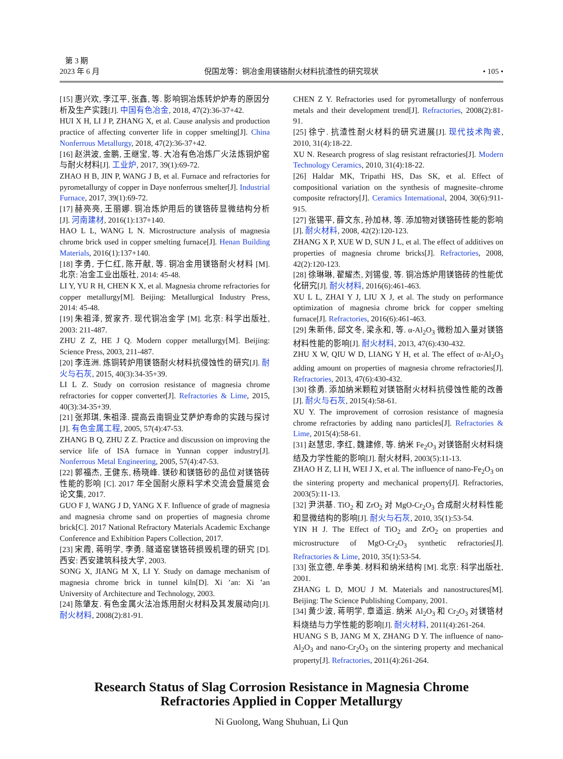第 3 期
2023 年 6 月
倪国龙等：铜冶金用镁铬耐火材料抗渣性的研究现状
• 105 •
[15] 惠兴欢, 李江平, 张鑫, 等. 影响铜冶炼转炉炉寿的原因分析及生产实践[J]. 中国有色冶金, 2018, 47(2):36-37+42.
HUI X H, LI J P, ZHANG X, et al. Cause analysis and production practice of affecting converter life in copper smelting[J]. China Nonferrous Metallurgy, 2018, 47(2):36-37+42.
[16] 赵洪波, 金鹏, 王继宝, 等. 大冶有色冶炼厂火法炼铜炉窑与耐火材料[J]. 工业炉, 2017, 39(1):69-72.
ZHAO H B, JIN P, WANG J B, et al. Furnace and refractories for pyrometallurgy of copper in Daye nonferrous smelter[J]. Industrial Furnace, 2017, 39(1):69-72.
[17] 赫亮亮, 王丽娜. 铜冶炼炉用后的镁铬砖显微结构分析[J]. 河南建材, 2016(1):137+140.
HAO L L, WANG L N. Microstructure analysis of magnesia chrome brick used in copper smelting furnace[J]. Henan Building Materials, 2016(1):137+140.
[18] 李勇, 于仁红, 陈开献, 等. 铜冶金用镁铬耐火材料 [M]. 北京: 冶金工业出版社, 2014: 45-48.
LI Y, YU R H, CHEN K X, et al. Magnesia chrome refractories for copper metallurgy[M]. Beijing: Metallurgical Industry Press, 2014: 45-48.
[19] 朱祖泽, 贺家齐. 现代铜冶金学 [M]. 北京: 科学出版社, 2003: 211-487.
ZHU Z Z, HE J Q. Modern copper metallurgy[M]. Beijing: Science Press, 2003, 211-487.
[20] 李连洲. 炼铜转炉用镁铬耐火材料抗侵蚀性的研究[J]. 耐火与石灰, 2015, 40(3):34-35+39.
LI L Z. Study on corrosion resistance of magnesia chrome refractories for copper converter[J]. Refractories & Lime, 2015, 40(3):34-35+39.
[21] 张邦琪, 朱祖泽. 提高云南铜业艾萨炉寿命的实践与探讨[J]. 有色金属工程, 2005, 57(4):47-53.
ZHANG B Q, ZHU Z Z. Practice and discussion on improving the service life of ISA furnace in Yunnan copper industry[J]. Nonferrous Metal Engineering, 2005, 57(4):47-53.
[22] 郭福杰, 王健东, 杨晓峰. 镁砂和镁铬砂的品位对镁铬砖性能的影响 [C]. 2017 年全国耐火原料学术交流会暨展览会论文集, 2017.
GUO F J, WANG J D, YANG X F. Influence of grade of magnesia and magnesia chrome sand on properties of magnesia chrome brick[C]. 2017 National Refractory Materials Academic Exchange Conference and Exhibition Papers Collection, 2017.
[23] 宋霞, 蒋明学, 李勇. 隧道窑镁铬砖损毁机理的研究 [D]. 西安: 西安建筑科技大学, 2003.
SONG X, JIANG M X, LI Y. Study on damage mechanism of magnesia chrome brick in tunnel kiln[D]. Xi ’an: Xi ’an University of Architecture and Technology, 2003.
[24] 陈肇友. 有色金属火法冶炼用耐火材料及其发展动向[J]. 耐火材料, 2008(2):81-91.
CHEN Z Y. Refractories used for pyrometallurgy of nonferrous metals and their development trend[J]. Refractories, 2008(2):81-91.
[25] 徐宁. 抗渣性耐火材料的研究进展[J]. 现代技术陶瓷, 2010, 31(4):18-22.
XU N. Research progress of slag resistant refractories[J]. Modern Technology Ceramics, 2010, 31(4):18-22.
[26] Haldar MK, Tripathi HS, Das SK, et al. Effect of compositional variation on the synthesis of magnesite–chrome composite refractory[J]. Ceramics International, 2004, 30(6):911-915.
[27] 张锡平, 薛文东, 孙加林, 等. 添加物对镁铬砖性能的影响[J]. 耐火材料, 2008, 42(2):120-123.
ZHANG X P, XUE W D, SUN J L, et al. The effect of additives on properties of magnesia chrome bricks[J]. Refractories, 2008, 42(2):120-123.
[28] 徐琳琳, 翟耀杰, 刘锡俊, 等. 铜冶炼炉用镁铬砖的性能优化研究[J]. 耐火材料, 2016(6):461-463.
XU L L, ZHAI Y J, LIU X J, et al. The study on performance optimization of magnesia chrome brick for copper smelting furnace[J]. Refractories, 2016(6):461-463.
[29] 朱新伟, 邱文冬, 梁永和, 等. α-Al<sub>2</sub>O<sub>3</sub> 微粉加入量对镁铬材料性能的影响[J]. 耐火材料, 2013, 47(6):430-432.
ZHU X W, QIU W D, LIANG Y H, et al. The effect of α-Al<sub>2</sub>O<sub>3</sub> adding amount on properties of magnesia chrome refractories[J]. Refractories, 2013, 47(6):430-432.
[30] 徐勇. 添加纳米颗粒对镁铬耐火材料抗侵蚀性能的改善[J]. 耐火与石灰, 2015(4):58-61.
XU Y. The improvement of corrosion resistance of magnesia chrome refractories by adding nano particles[J]. Refractories & Lime, 2015(4):58-61.
[31] 赵慧忠, 李红, 魏建修, 等. 纳米 Fe<sub>2</sub>O<sub>3</sub> 对镁铬耐火材料烧结及力学性能的影响[J]. 耐火材料, 2003(5):11-13.
ZHAO H Z, LI H, WEI J X, et al. The influence of nano-Fe<sub>2</sub>O<sub>3</sub> on the sintering property and mechanical property[J]. Refractories, 2003(5):11-13.
[32] 尹洪基. TiO<sub>2</sub> 和 ZrO<sub>2</sub> 对 MgO-Cr<sub>2</sub>O<sub>3</sub> 合成耐火材料性能和显微结构的影响[J]. 耐火与石灰, 2010, 35(1):53-54.
YIN H J. The Effect of TiO<sub>2</sub> and ZrO<sub>2</sub> on properties and microstructure of MgO-Cr<sub>2</sub>O<sub>3</sub> synthetic refractories[J]. Refractories & Lime, 2010, 35(1):53-54.
[33] 张立德, 牟季美. 材料和纳米结构 [M]. 北京: 科学出版社, 2001.
ZHANG L D, MOU J M. Materials and nanostructures[M]. Beijing: The Science Publishing Company, 2001.
[34] 黄少波, 蒋明学, 章道运. 纳米 Al<sub>2</sub>O<sub>3</sub> 和 Cr<sub>2</sub>O<sub>3</sub> 对镁铬材料烧结与力学性能的影响[J]. 耐火材料, 2011(4):261-264.
HUANG S B, JANG M X, ZHANG D Y. The influence of nano-Al<sub>2</sub>O<sub>3</sub> and nano-Cr<sub>2</sub>O<sub>3</sub> on the sintering property and mechanical property[J]. Refractories, 2011(4):261-264.
Research Status of Slag Corrosion Resistance in Magnesia Chrome Refractories Applied in Copper Metallurgy
Ni Guolong, Wang Shuhuan, Li Qun